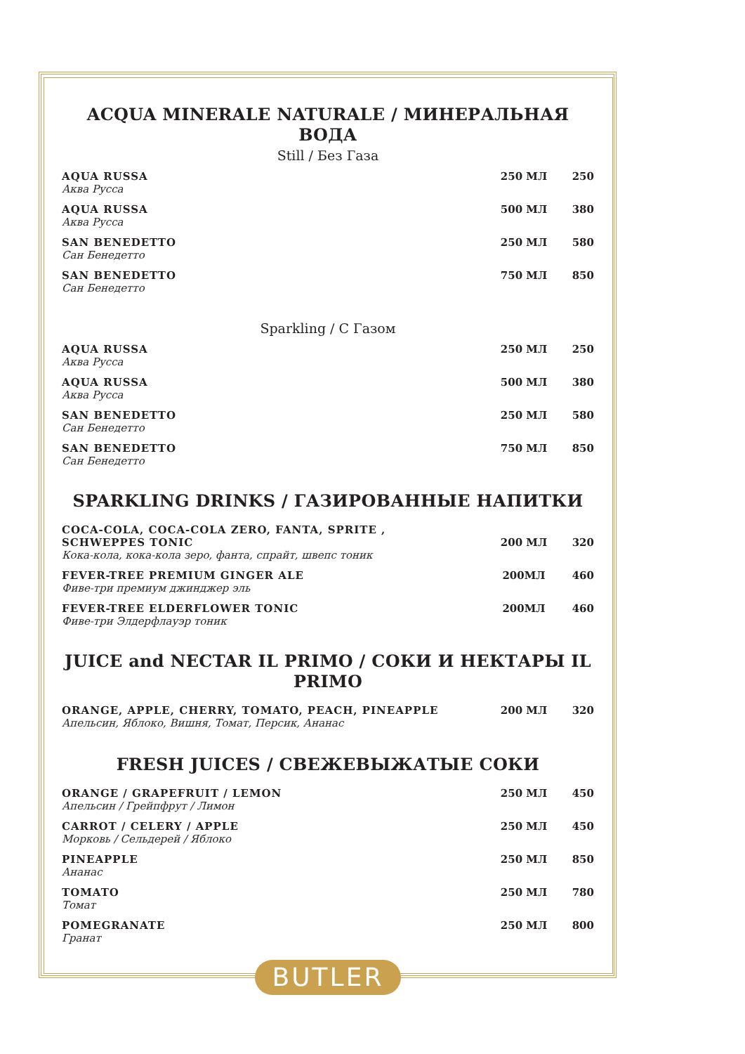ACQUA MINERALE NATURALE / МИНЕРАЛЬНАЯ ВОДА
Still / Без Газа
| AQUA RUSSA Аква Русса | 250 МЛ | 250 |
| AQUA RUSSA Аква Русса | 500 МЛ | 380 |
| SAN BENEDETTO Сан Бенедетто | 250 МЛ | 580 |
| SAN BENEDETTO Сан Бенедетто | 750 МЛ | 850 |
Sparkling / С Газом
| AQUA RUSSA Аква Русса | 250 МЛ | 250 |
| AQUA RUSSA Аква Русса | 500 МЛ | 380 |
| SAN BENEDETTO Сан Бенедетто | 250 МЛ | 580 |
| SAN BENEDETTO Сан Бенедетто | 750 МЛ | 850 |
SPARKLING DRINKS / ГАЗИРОВАННЫЕ НАПИТКИ
| COCA-COLA, COCA-COLA ZERO, FANTA, SPRITE , SCHWEPPES TONIC Кока-кола, кока-кола зеро, фанта, спрайт, швепс тоник | 200 МЛ | 320 |
| FEVER-TREE PREMIUM GINGER ALE Фиве-три премиум джинджер эль | 200МЛ | 460 |
| FEVER-TREE ELDERFLOWER TONIC Фиве-три Элдерфлауэр тоник | 200МЛ | 460 |
JUICE and NECTAR IL PRIMO / СОКИ И НЕКТАРЫ IL PRIMO
| ORANGE, APPLE, CHERRY, TOMATO, PEACH, PINEAPPLE Апельсин, Яблоко, Вишня, Томат, Персик, Ананас | 200 МЛ | 320 |
FRESH JUICES / СВЕЖЕВЫЖАТЫЕ СОКИ
| ORANGE / GRAPEFRUIT / LEMON Апельсин / Грейпфрут / Лимон | 250 МЛ | 450 |
| CARROT / CELERY / APPLE Морковь / Сельдерей / Яблоко | 250 МЛ | 450 |
| PINEAPPLE Ананас | 250 МЛ | 850 |
| TOMATO Томат | 250 МЛ | 780 |
| POMEGRANATE Гранат | 250 МЛ | 800 |
BUTLER